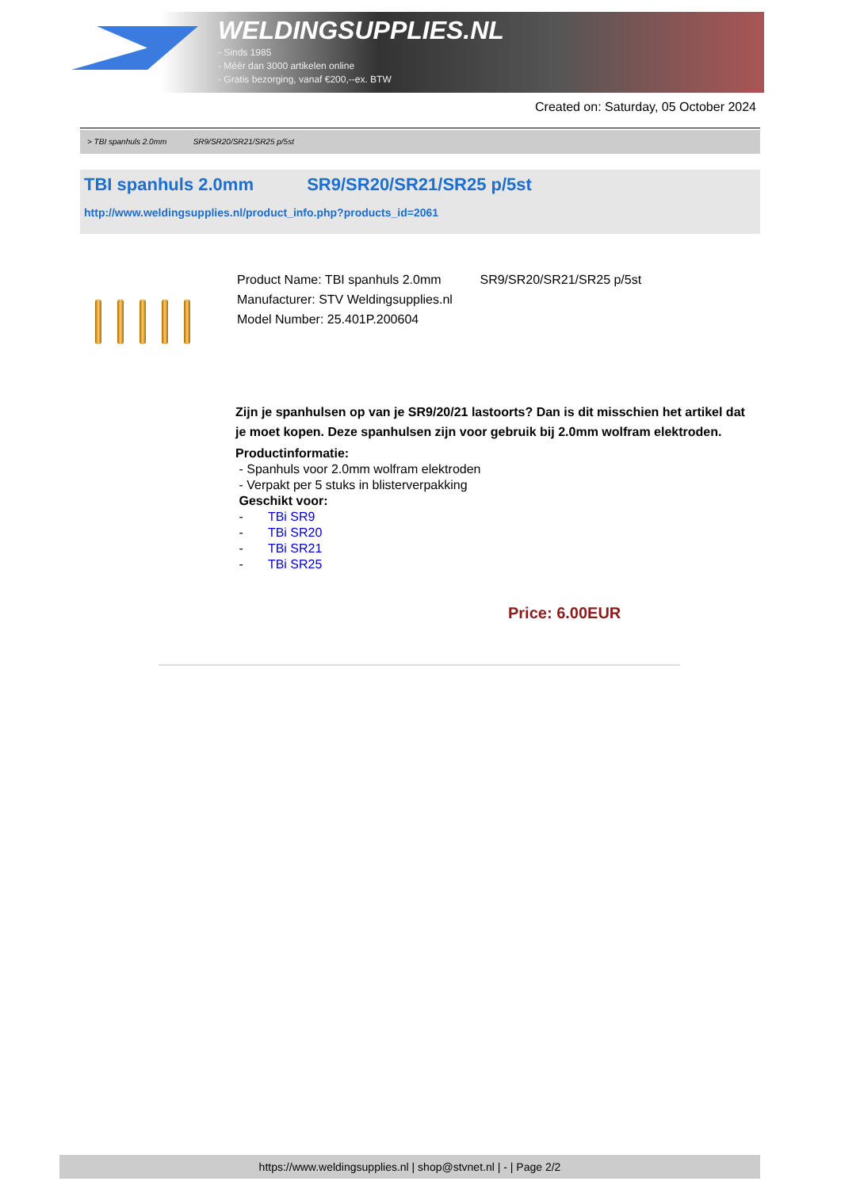WELDINGSUPPLIES.NL
- Sinds 1985
- Méér dan 3000 artikelen online
- Gratis bezorging, vanaf €200,--ex. BTW
Created on: Saturday, 05 October 2024
> TBI spanhuls 2.0mm SR9/SR20/SR21/SR25 p/5st
TBI spanhuls 2.0mm SR9/SR20/SR21/SR25 p/5st
http://www.weldingsupplies.nl/product_info.php?products_id=2061
Product Name: TBI spanhuls 2.0mm SR9/SR20/SR21/SR25 p/5st
Manufacturer: STV Weldingsupplies.nl
Model Number: 25.401P.200604
Zijn je spanhulsen op van je SR9/20/21 lastoorts? Dan is dit misschien het artikel dat je moet kopen. Deze spanhulsen zijn voor gebruik bij 2.0mm wolfram elektroden.
Productinformatie:
- Spanhuls voor 2.0mm wolfram elektroden
- Verpakt per 5 stuks in blisterverpakking
Geschikt voor:
- TBi SR9
- TBi SR20
- TBi SR21
- TBi SR25
Price: 6.00EUR
https://www.weldingsupplies.nl | shop@stvnet.nl | - | Page 2/2